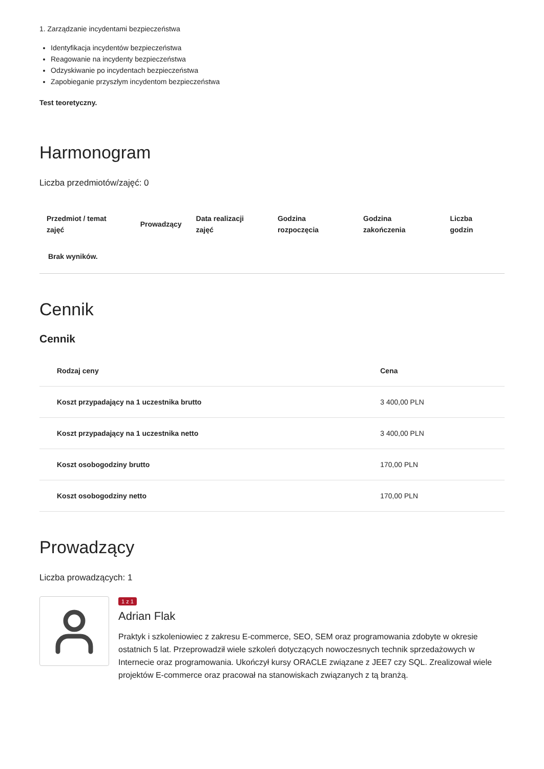1. Zarządzanie incydentami bezpieczeństwa
Identyfikacja incydentów bezpieczeństwa
Reagowanie na incydenty bezpieczeństwa
Odzyskiwanie po incydentach bezpieczeństwa
Zapobieganie przyszłym incydentom bezpieczeństwa
Test teoretyczny.
Harmonogram
Liczba przedmiotów/zajęć: 0
| Przedmiot / temat zajęć | Prowadzący | Data realizacji zajęć | Godzina rozpoczęcia | Godzina zakończenia | Liczba godzin |
| --- | --- | --- | --- | --- | --- |
| Brak wyników. | | | | | |
Cennik
Cennik
| Rodzaj ceny | Cena |
| --- | --- |
| Koszt przypadający na 1 uczestnika brutto | 3 400,00 PLN |
| Koszt przypadający na 1 uczestnika netto | 3 400,00 PLN |
| Koszt osobogodziny brutto | 170,00 PLN |
| Koszt osobogodziny netto | 170,00 PLN |
Prowadzący
Liczba prowadzących: 1
1 z 1
Adrian Flak
Praktyk i szkoleniowiec z zakresu E-commerce, SEO, SEM oraz programowania zdobyte w okresie ostatnich 5 lat. Przeprowadził wiele szkoleń dotyczących nowoczesnych technik sprzedażowych w Internecie oraz programowania. Ukończył kursy ORACLE związane z JEE7 czy SQL. Zrealizował wiele projektów E-commerce oraz pracował na stanowiskach związanych z tą branżą.